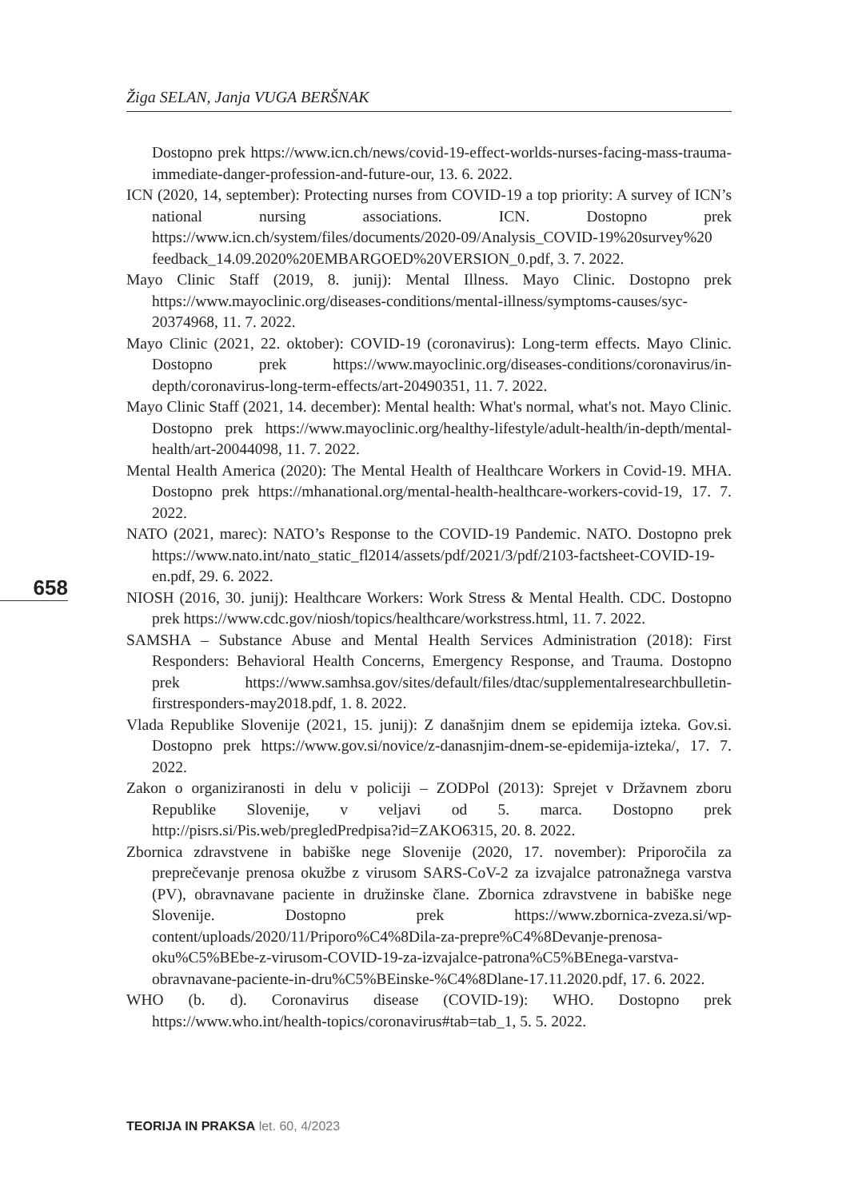Žiga SELAN, Janja VUGA BERŠNAK
658
Dostopno prek https://www.icn.ch/news/covid-19-effect-worlds-nurses-facing-mass-trauma-immediate-danger-profession-and-future-our, 13. 6. 2022.
ICN (2020, 14, september): Protecting nurses from COVID-19 a top priority: A survey of ICN’s national nursing associations. ICN. Dostopno prek https://www.icn.ch/system/files/documents/2020-09/Analysis_COVID-19%20survey%20 feedback_14.09.2020%20EMBARGOED%20VERSION_0.pdf, 3. 7. 2022.
Mayo Clinic Staff (2019, 8. junij): Mental Illness. Mayo Clinic. Dostopno prek https://www.mayoclinic.org/diseases-conditions/mental-illness/symptoms-causes/syc-20374968, 11. 7. 2022.
Mayo Clinic (2021, 22. oktober): COVID-19 (coronavirus): Long-term effects. Mayo Clinic. Dostopno prek https://www.mayoclinic.org/diseases-conditions/coronavirus/in-depth/coronavirus-long-term-effects/art-20490351, 11. 7. 2022.
Mayo Clinic Staff (2021, 14. december): Mental health: What's normal, what's not. Mayo Clinic. Dostopno prek https://www.mayoclinic.org/healthy-lifestyle/adult-health/in-depth/mental-health/art-20044098, 11. 7. 2022.
Mental Health America (2020): The Mental Health of Healthcare Workers in Covid-19. MHA. Dostopno prek https://mhanational.org/mental-health-healthcare-workers-covid-19, 17. 7. 2022.
NATO (2021, marec): NATO’s Response to the COVID-19 Pandemic. NATO. Dostopno prek https://www.nato.int/nato_static_fl2014/assets/pdf/2021/3/pdf/2103-factsheet-COVID-19-en.pdf, 29. 6. 2022.
NIOSH (2016, 30. junij): Healthcare Workers: Work Stress & Mental Health. CDC. Dostopno prek https://www.cdc.gov/niosh/topics/healthcare/workstress.html, 11. 7. 2022.
SAMSHA – Substance Abuse and Mental Health Services Administration (2018): First Responders: Behavioral Health Concerns, Emergency Response, and Trauma. Dostopno prek https://www.samhsa.gov/sites/default/files/dtac/supplementalresearchbulletin-firstresponders-may2018.pdf, 1. 8. 2022.
Vlada Republike Slovenije (2021, 15. junij): Z današnjim dnem se epidemija izteka. Gov.si. Dostopno prek https://www.gov.si/novice/z-danasnjim-dnem-se-epidemija-izteka/, 17. 7. 2022.
Zakon o organiziranosti in delu v policiji – ZODPol (2013): Sprejet v Državnem zboru Republike Slovenije, v veljavi od 5. marca. Dostopno prek http://pisrs.si/Pis.web/pregledPredpisa?id=ZAKO6315, 20. 8. 2022.
Zbornica zdravstvene in babiške nege Slovenije (2020, 17. november): Priporočila za preprečevanje prenosa okužbe z virusom SARS-CoV-2 za izvajalce patronažnega varstva (PV), obravnavane paciente in družinske člane. Zbornica zdravstvene in babiške nege Slovenije. Dostopno prek https://www.zbornica-zveza.si/wp-content/uploads/2020/11/Priporo%C4%8Dila-za-prepre%C4%8Devanje-prenosa-oku%C5%BEbe-z-virusom-COVID-19-za-izvajalce-patrona%C5%BEnega-varstva-obravnavane-paciente-in-dru%C5%BEinske-%C4%8Dlane-17.11.2020.pdf, 17. 6. 2022.
WHO (b. d). Coronavirus disease (COVID-19): WHO. Dostopno prek https://www.who.int/health-topics/coronavirus#tab=tab_1, 5. 5. 2022.
TEORIJA IN PRAKSA let. 60, 4/2023